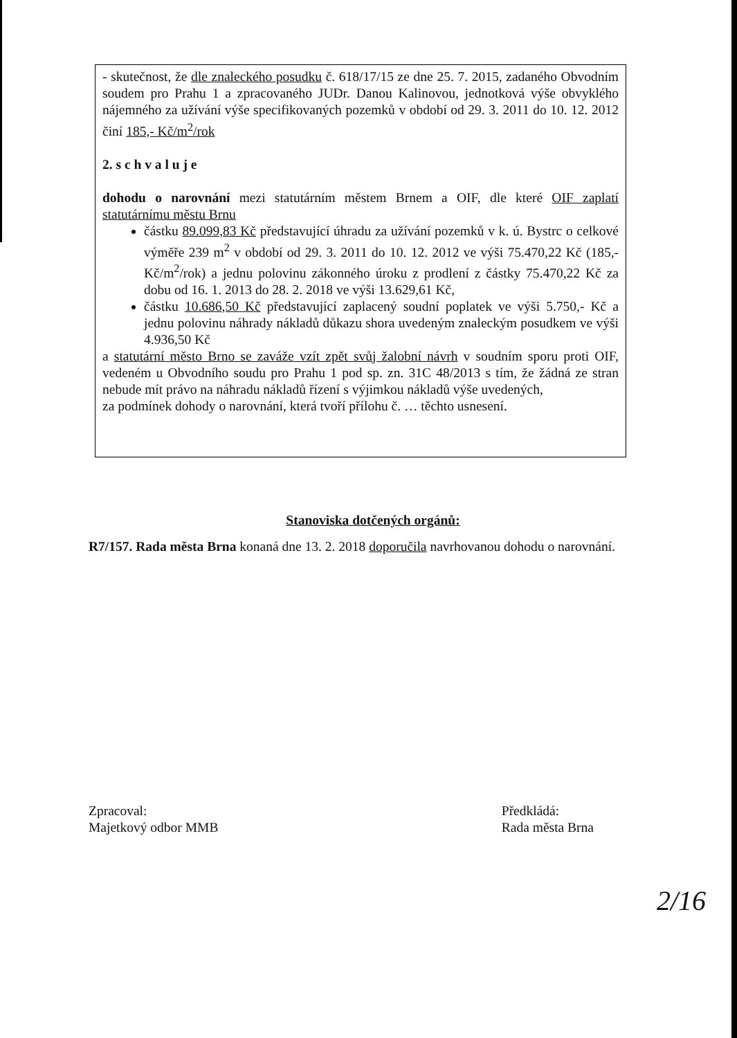- skutečnost, že dle znaleckého posudku č. 618/17/15 ze dne 25. 7. 2015, zadaného Obvodním soudem pro Prahu 1 a zpracovaného JUDr. Danou Kalinovou, jednotková výše obvyklého nájemného za užívání výše specifikovaných pozemků v období od 29. 3. 2011 do 10. 12. 2012 činí 185,- Kč/m<sup>2</sup>/rok
2. s c h v a l u j e
dohodu o narovnání mezi statutárním městem Brnem a OIF, dle které OIF zaplatí statutárnímu městu Brnu
částku 89.099,83 Kč představující úhradu za užívání pozemků v k. ú. Bystrc o celkové výměře 239 m<sup>2</sup> v období od 29. 3. 2011 do 10. 12. 2012 ve výši 75.470,22 Kč (185,- Kč/m<sup>2</sup>/rok) a jednu polovinu zákonného úroku z prodlení z částky 75.470,22 Kč za dobu od 16. 1. 2013 do 28. 2. 2018 ve výši 13.629,61 Kč,
částku 10.686,50 Kč představující zaplacený soudní poplatek ve výši 5.750,- Kč a jednu polovinu náhrady nákladů důkazu shora uvedeným znaleckým posudkem ve výši 4.936,50 Kč
a statutární město Brno se zaváže vzít zpět svůj žalobní návrh v soudním sporu proti OIF, vedeném u Obvodního soudu pro Prahu 1 pod sp. zn. 31C 48/2013 s tím, že žádná ze stran nebude mít právo na náhradu nákladů řízení s výjimkou nákladů výše uvedených,
za podmínek dohody o narovnání, která tvoří přílohu č. … těchto usnesení.
Stanoviska dotčených orgánů:
R7/157. Rada města Brna konaná dne 13. 2. 2018 doporučila navrhovanou dohodu o narovnání.
Zpracoval:
Majetkový odbor MMB
Předkládá:
Rada města Brna
2/16